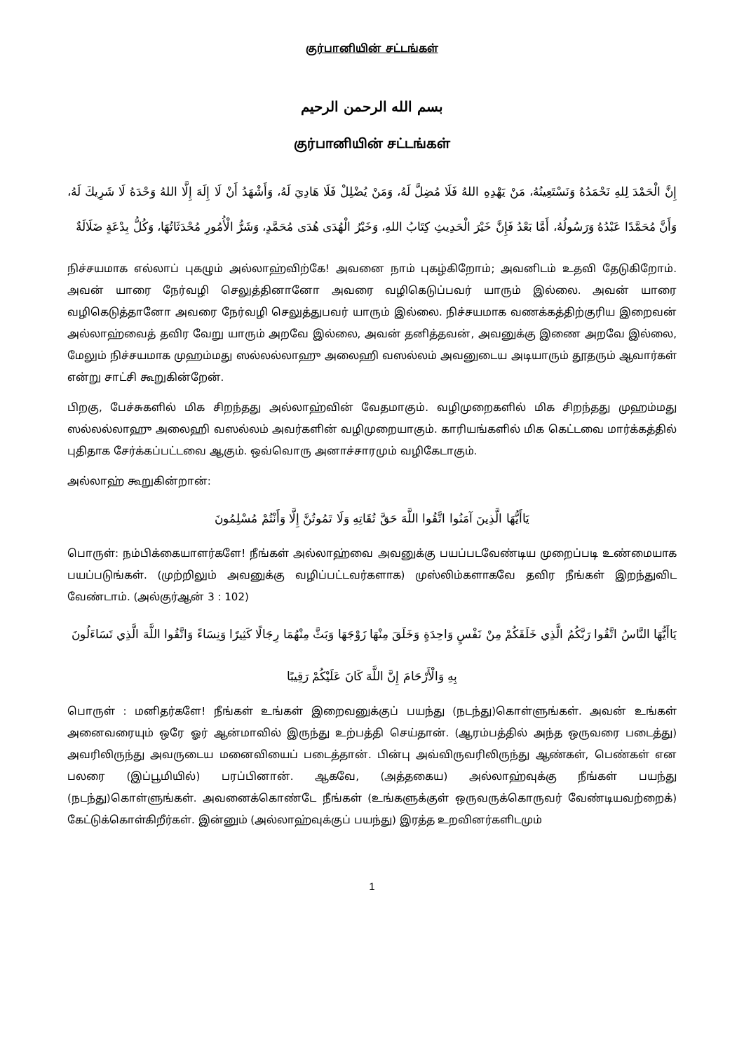குர்பானியின் சட்டங்கள்
بسم الله الرحمن الرحيم
குர்பானியின் சட்டங்கள்
إِنَّ الْحَمْدَ لِلهِ نَحْمَدُهُ وَنَسْتَعِينُهُ، مَنْ يَهْدِهِ اللهُ فَلَا مُضِلَّ لَهُ، وَمَنْ يُضْلِلْ فَلَا هَادِيَ لَهُ، وَأَشْهَدُ أَنْ لَا إِلَهَ إِلَّا اللهُ وَحْدَهُ لَا شَرِيكَ لَهُ، وَأَنَّ مُحَمَّدًا عَبْدُهُ وَرَسُولُهُ، أَمَّا بَعْدُ فَإِنَّ خَيْرَ الْحَدِيثِ كِتَابُ اللهِ، وَخَيْرُ الْهُدَى هُدَى مُحَمَّدٍ، وَشَرُّ الْأُمُورِ مُحْدَثَاتُهَا، وَكُلُّ بِدْعَةٍ ضَلَالَةٌ
நிச்சயமாக எல்லாப் புகழும் அல்லாஹ்விற்கே! அவனை நாம் புகழ்கிறோம்; அவனிடம் உதவி தேடுகிறோம். அவன் யாரை நேர்வழி செலுத்தினானோ அவரை வழிகெடுப்பவர் யாரும் இல்லை. அவன் யாரை வழிகெடுத்தானோ அவரை நேர்வழி செலுத்துபவர் யாரும் இல்லை. நிச்சயமாக வணக்கத்திற்குரிய இறைவன் அல்லாஹ்வைத் தவிர வேறு யாரும் அறவே இல்லை, அவன் தனித்தவன், அவனுக்கு இணை அறவே இல்லை, மேலும் நிச்சயமாக முஹம்மது ஸல்லல்லாஹு அலைஹி வஸல்லம் அவனுடைய அடியாரும் தூதரும் ஆவார்கள் என்று சாட்சி கூறுகின்றேன்.
பிறகு, பேச்சுகளில் மிக சிறந்தது அல்லாஹ்வின் வேதமாகும். வழிமுறைகளில் மிக சிறந்தது முஹம்மது ஸல்லல்லாஹு அலைஹி வஸல்லம் அவர்களின் வழிமுறையாகும். காரியங்களில் மிக கெட்டவை மார்க்கத்தில் புதிதாக சேர்க்கப்பட்டவை ஆகும். ஒவ்வொரு அனாச்சாரமும் வழிகேடாகும்.
அல்லாஹ் கூறுகின்றான்:
يَاأَيُّهَا الَّذِينَ آمَنُوا اتَّقُوا اللَّهَ حَقَّ تُقَاتِهِ وَلَا تَمُوتُنَّ إِلَّا وَأَنْتُمْ مُسْلِمُونَ
பொருள்: நம்பிக்கையாளர்களே! நீங்கள் அல்லாஹ்வை அவனுக்கு பயப்படவேண்டிய முறைப்படி உண்மையாக பயப்படுங்கள். (முற்றிலும் அவனுக்கு வழிப்பட்டவர்களாக) முஸ்லிம்களாகவே தவிர நீங்கள் இறந்துவிட வேண்டாம். (அல்குர்ஆன் 3 : 102)
يَاأَيُّهَا النَّاسُ اتَّقُوا رَبَّكُمُ الَّذِي خَلَقَكُمْ مِنْ نَفْسٍ وَاحِدَةٍ وَخَلَقَ مِنْهَا زَوْجَهَا وَبَثَّ مِنْهُمَا رِجَالًا كَثِيرًا وَنِسَاءً وَاتَّقُوا اللَّهَ الَّذِي تَسَاءَلُونَ
بِهِ وَالْأَرْحَامَ إِنَّ اللَّهَ كَانَ عَلَيْكُمْ رَقِيبًا
பொருள் : மனிதர்களே! நீங்கள் உங்கள் இறைவனுக்குப் பயந்து (நடந்து)கொள்ளுங்கள். அவன் உங்கள் அனைவரையும் ஒரே ஓர் ஆன்மாவில் இருந்து உற்பத்தி செய்தான். (ஆரம்பத்தில் அந்த ஒருவரை படைத்து) அவரிலிருந்து அவருடைய மனைவியைப் படைத்தான். பின்பு அவ்விருவரிலிருந்து ஆண்கள், பெண்கள் என பலரை (இப்பூமியில்) பரப்பினான். ஆகவே, (அத்தகைய) அல்லாஹ்வுக்கு நீங்கள் பயந்து (நடந்து)கொள்ளுங்கள். அவனைக்கொண்டே நீங்கள் (உங்களுக்குள் ஒருவருக்கொருவர் வேண்டியவற்றைக்) கேட்டுக்கொள்கிறீர்கள். இன்னும் (அல்லாஹ்வுக்குப் பயந்து) இரத்த உறவினர்களிடமும்
1